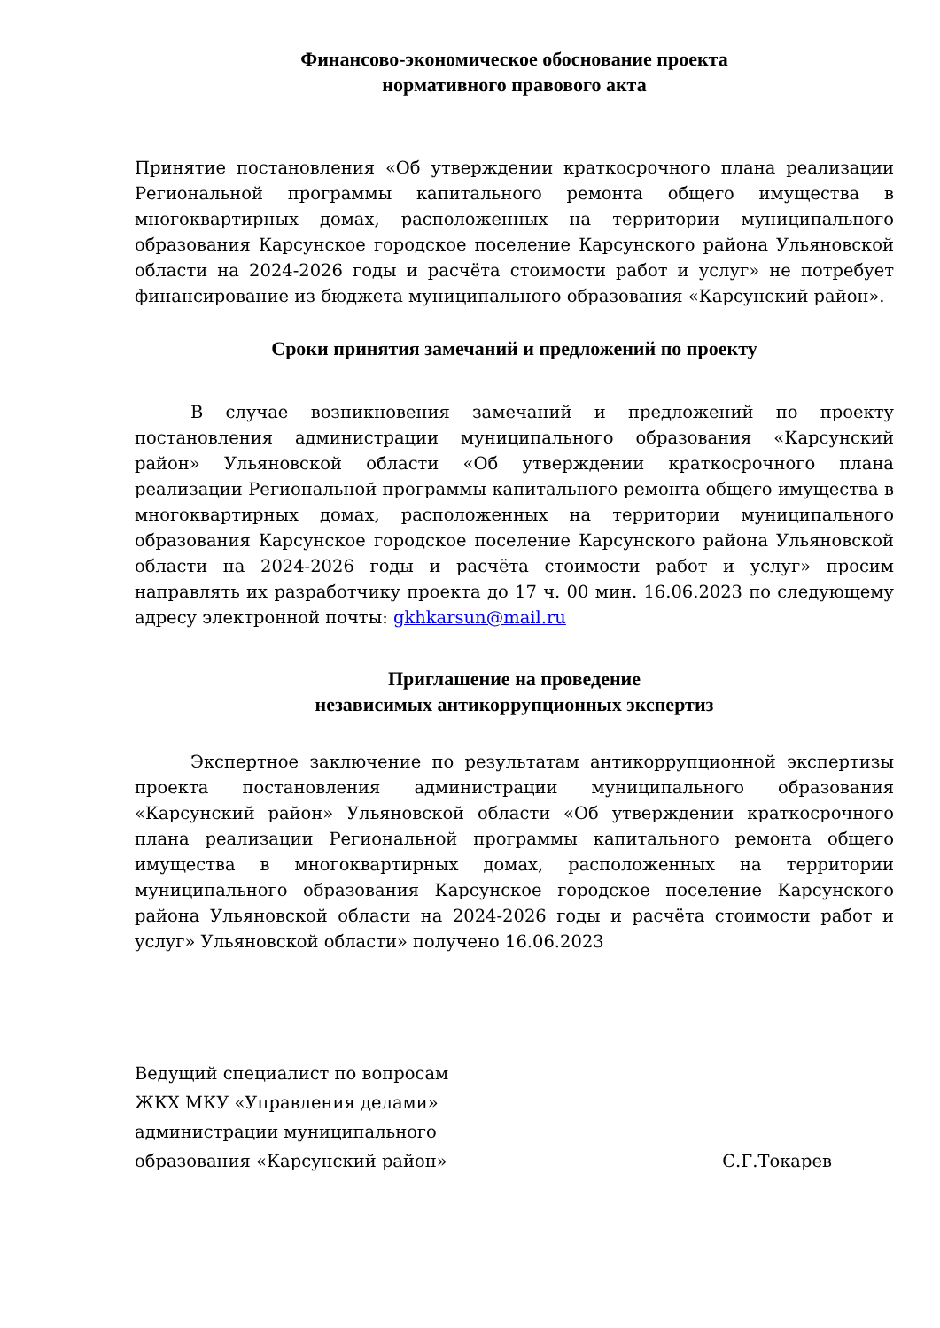Финансово-экономическое обоснование проекта
нормативного правового акта
Принятие постановления «Об утверждении краткосрочного плана реализации Региональной программы капитального ремонта общего имущества в многоквартирных домах, расположенных на территории муниципального образования Карсунское городское поселение Карсунского района Ульяновской области на 2024-2026 годы и расчёта стоимости работ и услуг» не потребует финансирование из бюджета муниципального образования «Карсунский район».
Сроки принятия замечаний и предложений по проекту
В случае возникновения замечаний и предложений по проекту постановления администрации муниципального образования «Карсунский район» Ульяновской области «Об утверждении краткосрочного плана реализации Региональной программы капитального ремонта общего имущества в многоквартирных домах, расположенных на территории муниципального образования Карсунское городское поселение Карсунского района Ульяновской области на 2024-2026 годы и расчёта стоимости работ и услуг» просим направлять их разработчику проекта до 17 ч. 00 мин. 16.06.2023 по следующему адресу электронной почты: gkhkarsun@mail.ru
Приглашение на проведение
независимых антикоррупционных экспертиз
Экспертное заключение по результатам антикоррупционной экспертизы проекта постановления администрации муниципального образования «Карсунский район» Ульяновской области «Об утверждении краткосрочного плана реализации Региональной программы капитального ремонта общего имущества в многоквартирных домах, расположенных на территории муниципального образования Карсунское городское поселение Карсунского района Ульяновской области на 2024-2026 годы и расчёта стоимости работ и услуг» Ульяновской области» получено 16.06.2023
Ведущий специалист по вопросам
ЖКХ МКУ «Управления делами»
администрации муниципального
образования «Карсунский район» С.Г.Токарев